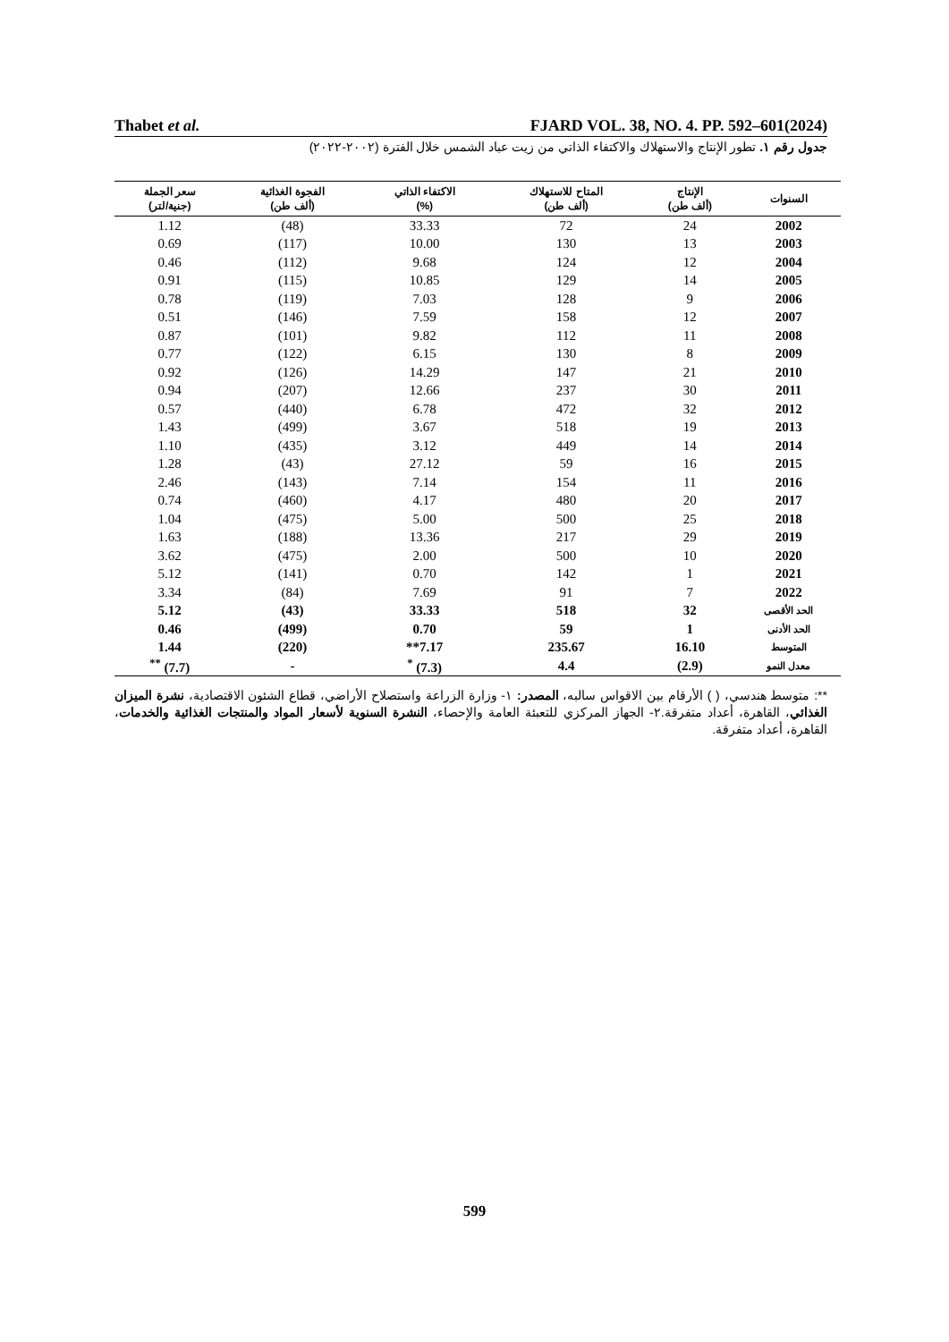Thabet et al. FJARD VOL. 38, NO. 4. PP. 592–601(2024)
جدول رقم ١. تطور الإنتاج والاستهلاك والاكتفاء الذاتي من زيت عباد الشمس خلال الفترة (٢٠٠٢-٢٠٢٢)
| السنوات | الإنتاج (ألف طن) | المتاح للاستهلاك (ألف طن) | الاكتفاء الذاتي (%) | الفجوة الغذائية (ألف طن) | سعر الجملة (جنية/لتر) |
| --- | --- | --- | --- | --- | --- |
| 2002 | 24 | 72 | 33.33 | (48) | 1.12 |
| 2003 | 13 | 130 | 10.00 | (117) | 0.69 |
| 2004 | 12 | 124 | 9.68 | (112) | 0.46 |
| 2005 | 14 | 129 | 10.85 | (115) | 0.91 |
| 2006 | 9 | 128 | 7.03 | (119) | 0.78 |
| 2007 | 12 | 158 | 7.59 | (146) | 0.51 |
| 2008 | 11 | 112 | 9.82 | (101) | 0.87 |
| 2009 | 8 | 130 | 6.15 | (122) | 0.77 |
| 2010 | 21 | 147 | 14.29 | (126) | 0.92 |
| 2011 | 30 | 237 | 12.66 | (207) | 0.94 |
| 2012 | 32 | 472 | 6.78 | (440) | 0.57 |
| 2013 | 19 | 518 | 3.67 | (499) | 1.43 |
| 2014 | 14 | 449 | 3.12 | (435) | 1.10 |
| 2015 | 16 | 59 | 27.12 | (43) | 1.28 |
| 2016 | 11 | 154 | 7.14 | (143) | 2.46 |
| 2017 | 20 | 480 | 4.17 | (460) | 0.74 |
| 2018 | 25 | 500 | 5.00 | (475) | 1.04 |
| 2019 | 29 | 217 | 13.36 | (188) | 1.63 |
| 2020 | 10 | 500 | 2.00 | (475) | 3.62 |
| 2021 | 1 | 142 | 0.70 | (141) | 5.12 |
| 2022 | 7 | 91 | 7.69 | (84) | 3.34 |
| الحد الأقصى | 32 | 518 | 33.33 | (43) | 5.12 |
| الحد الأدنى | 1 | 59 | 0.70 | (499) | 0.46 |
| المتوسط | 16.10 | 235.67 | 7.17** | (220) | 1.44 |
| معدل النمو | (2.9) | 4.4 | (7.3) <sup>*</sup> | - | (7.7) <sup>**</sup> |
**: متوسط هندسي، ( ) الأرقام بين الاقواس سالبه، المصدر: ١- وزارة الزراعة واستصلاح الأراضي، قطاع الشئون الاقتصادية، نشرة الميزان الغذائي، القاهرة، أعداد متفرقة.٢- الجهاز المركزي للتعبئة العامة والإحصاء، النشرة السنوية لأسعار المواد والمنتجات الغذائية والخدمات، القاهرة، أعداد متفرقة.
599